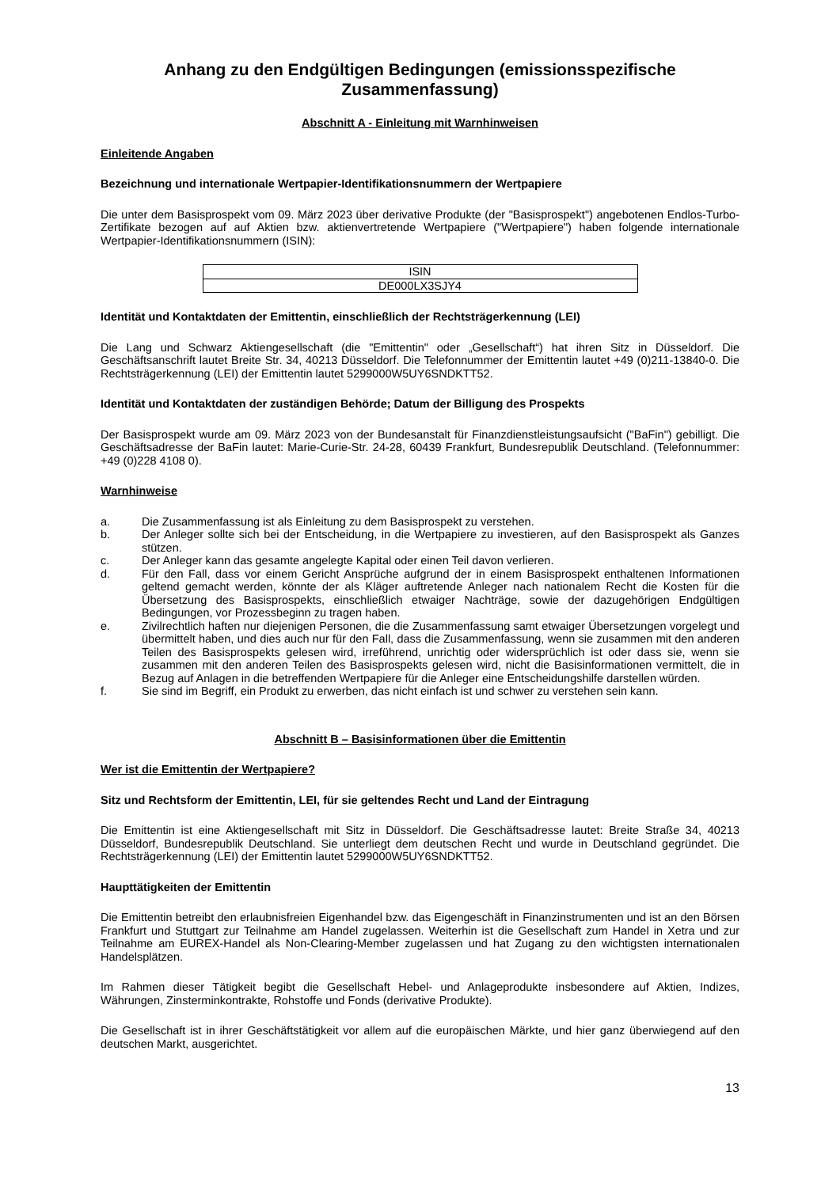Anhang zu den Endgültigen Bedingungen (emissionsspezifische Zusammenfassung)
Abschnitt A - Einleitung mit Warnhinweisen
Einleitende Angaben
Bezeichnung und internationale Wertpapier-Identifikationsnummern der Wertpapiere
Die unter dem Basisprospekt vom 09. März 2023 über derivative Produkte (der "Basisprospekt") angebotenen Endlos-Turbo-Zertifikate bezogen auf auf Aktien bzw. aktienvertretende Wertpapiere ("Wertpapiere") haben folgende internationale Wertpapier-Identifikationsnummern (ISIN):
| ISIN |
| --- |
| DE000LX3SJY4 |
Identität und Kontaktdaten der Emittentin, einschließlich der Rechtsträgerkennung (LEI)
Die Lang und Schwarz Aktiengesellschaft (die "Emittentin" oder „Gesellschaft“) hat ihren Sitz in Düsseldorf. Die Geschäftsanschrift lautet Breite Str. 34, 40213 Düsseldorf. Die Telefonnummer der Emittentin lautet +49 (0)211-13840-0. Die Rechtsträgerkennung (LEI) der Emittentin lautet 5299000W5UY6SNDKTT52.
Identität und Kontaktdaten der zuständigen Behörde; Datum der Billigung des Prospekts
Der Basisprospekt wurde am 09. März 2023 von der Bundesanstalt für Finanzdienstleistungsaufsicht ("BaFin") gebilligt. Die Geschäftsadresse der BaFin lautet: Marie-Curie-Str. 24-28, 60439 Frankfurt, Bundesrepublik Deutschland. (Telefonnummer: +49 (0)228 4108 0).
Warnhinweise
a. Die Zusammenfassung ist als Einleitung zu dem Basisprospekt zu verstehen.
b. Der Anleger sollte sich bei der Entscheidung, in die Wertpapiere zu investieren, auf den Basisprospekt als Ganzes stützen.
c. Der Anleger kann das gesamte angelegte Kapital oder einen Teil davon verlieren.
d. Für den Fall, dass vor einem Gericht Ansprüche aufgrund der in einem Basisprospekt enthaltenen Informationen geltend gemacht werden, könnte der als Kläger auftretende Anleger nach nationalem Recht die Kosten für die Übersetzung des Basisprospekts, einschließlich etwaiger Nachträge, sowie der dazugehörigen Endgültigen Bedingungen, vor Prozessbeginn zu tragen haben.
e. Zivilrechtlich haften nur diejenigen Personen, die die Zusammenfassung samt etwaiger Übersetzungen vorgelegt und übermittelt haben, und dies auch nur für den Fall, dass die Zusammenfassung, wenn sie zusammen mit den anderen Teilen des Basisprospekts gelesen wird, irreführend, unrichtig oder widersprüchlich ist oder dass sie, wenn sie zusammen mit den anderen Teilen des Basisprospekts gelesen wird, nicht die Basisinformationen vermittelt, die in Bezug auf Anlagen in die betreffenden Wertpapiere für die Anleger eine Entscheidungshilfe darstellen würden.
f. Sie sind im Begriff, ein Produkt zu erwerben, das nicht einfach ist und schwer zu verstehen sein kann.
Abschnitt B – Basisinformationen über die Emittentin
Wer ist die Emittentin der Wertpapiere?
Sitz und Rechtsform der Emittentin, LEI, für sie geltendes Recht und Land der Eintragung
Die Emittentin ist eine Aktiengesellschaft mit Sitz in Düsseldorf. Die Geschäftsadresse lautet: Breite Straße 34, 40213 Düsseldorf, Bundesrepublik Deutschland. Sie unterliegt dem deutschen Recht und wurde in Deutschland gegründet. Die Rechtsträgerkennung (LEI) der Emittentin lautet 5299000W5UY6SNDKTT52.
Haupttätigkeiten der Emittentin
Die Emittentin betreibt den erlaubnisfreien Eigenhandel bzw. das Eigengeschäft in Finanzinstrumenten und ist an den Börsen Frankfurt und Stuttgart zur Teilnahme am Handel zugelassen. Weiterhin ist die Gesellschaft zum Handel in Xetra und zur Teilnahme am EUREX-Handel als Non-Clearing-Member zugelassen und hat Zugang zu den wichtigsten internationalen Handelsplätzen.
Im Rahmen dieser Tätigkeit begibt die Gesellschaft Hebel- und Anlageprodukte insbesondere auf Aktien, Indizes, Währungen, Zinsterminkontrakte, Rohstoffe und Fonds (derivative Produkte).
Die Gesellschaft ist in ihrer Geschäftstätigkeit vor allem auf die europäischen Märkte, und hier ganz überwiegend auf den deutschen Markt, ausgerichtet.
13